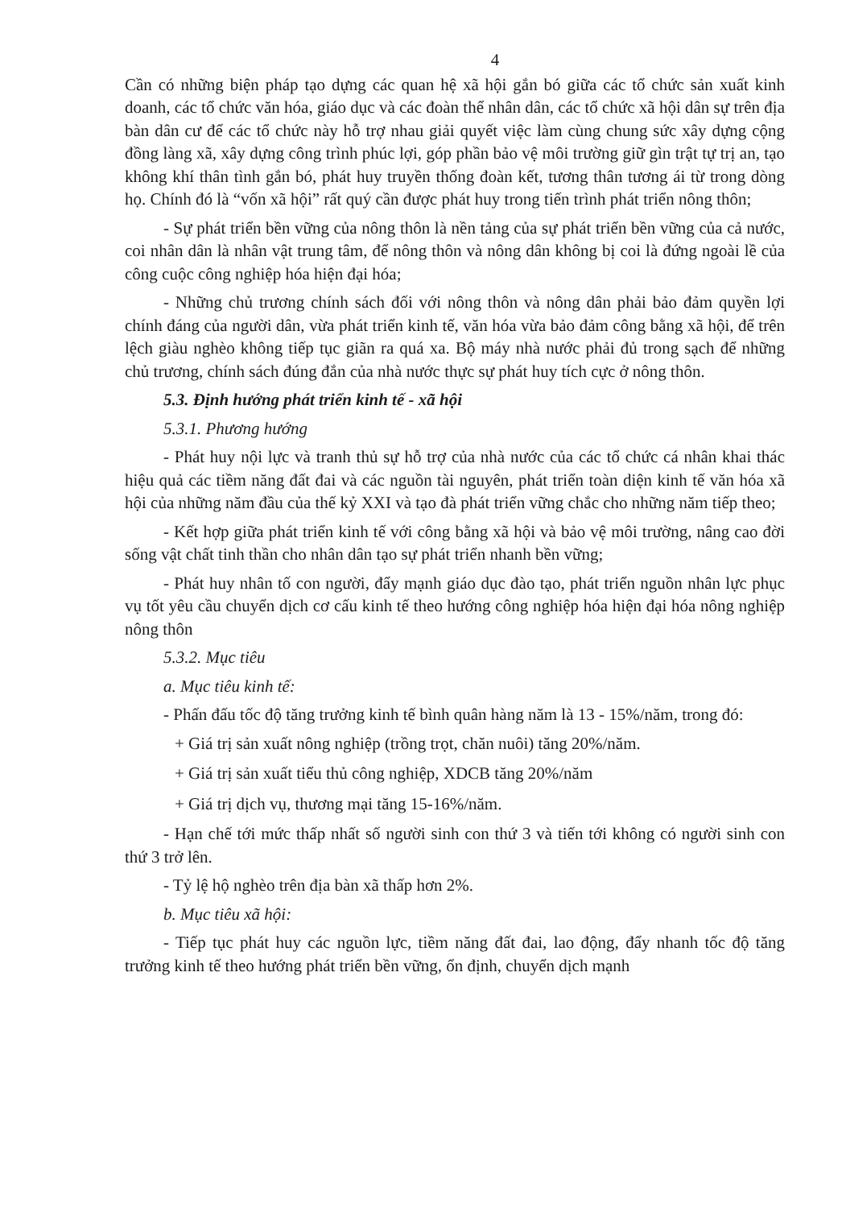4
Cần có những biện pháp tạo dựng các quan hệ xã hội gắn bó giữa các tổ chức sản xuất kinh doanh, các tổ chức văn hóa, giáo dục và các đoàn thể nhân dân, các tổ chức xã hội dân sự trên địa bàn dân cư để các tổ chức này hỗ trợ nhau giải quyết việc làm cùng chung sức xây dựng cộng đồng làng xã, xây dựng công trình phúc lợi, góp phần bảo vệ môi trường giữ gìn trật tự trị an, tạo không khí thân tình gắn bó, phát huy truyền thống đoàn kết, tương thân tương ái từ trong dòng họ. Chính đó là “vốn xã hội” rất quý cần được phát huy trong tiến trình phát triển nông thôn;
- Sự phát triển bền vững của nông thôn là nền tảng của sự phát triển bền vững của cả nước, coi nhân dân là nhân vật trung tâm, để nông thôn và nông dân không bị coi là đứng ngoài lề của công cuộc công nghiệp hóa hiện đại hóa;
- Những chủ trương chính sách đối với nông thôn và nông dân phải bảo đảm quyền lợi chính đáng của người dân, vừa phát triển kinh tế, văn hóa vừa bảo đảm công bằng xã hội, để trên lệch giàu nghèo không tiếp tục giãn ra quá xa. Bộ máy nhà nước phải đủ trong sạch để những chủ trương, chính sách đúng đắn của nhà nước thực sự phát huy tích cực ở nông thôn.
5.3. Định hướng phát triển kinh tế - xã hội
5.3.1. Phương hướng
- Phát huy nội lực và tranh thủ sự hỗ trợ của nhà nước của các tổ chức cá nhân khai thác hiệu quả các tiềm năng đất đai và các nguồn tài nguyên, phát triển toàn diện kinh tế văn hóa xã hội của những năm đầu của thế kỷ XXI và tạo đà phát triển vững chắc cho những năm tiếp theo;
- Kết hợp giữa phát triển kinh tế với công bằng xã hội và bảo vệ môi trường, nâng cao đời sống vật chất tinh thần cho nhân dân tạo sự phát triển nhanh bền vững;
- Phát huy nhân tố con người, đẩy mạnh giáo dục đào tạo, phát triển nguồn nhân lực phục vụ tốt yêu cầu chuyển dịch cơ cấu kinh tế theo hướng công nghiệp hóa hiện đại hóa nông nghiệp nông thôn
5.3.2. Mục tiêu
a. Mục tiêu kinh tế:
- Phấn đấu tốc độ tăng trưởng kinh tế bình quân hàng năm là 13 - 15%/năm, trong đó:
+ Giá trị sản xuất nông nghiệp (trồng trọt, chăn nuôi) tăng 20%/năm.
+ Giá trị sản xuất tiểu thủ công nghiệp, XDCB tăng 20%/năm
+ Giá trị dịch vụ, thương mại tăng 15-16%/năm.
- Hạn chế tới mức thấp nhất số người sinh con thứ 3 và tiến tới không có người sinh con thứ 3 trở lên.
- Tỷ lệ hộ nghèo trên địa bàn xã thấp hơn 2%.
b. Mục tiêu xã hội:
- Tiếp tục phát huy các nguồn lực, tiềm năng đất đai, lao động, đẩy nhanh tốc độ tăng trưởng kinh tế theo hướng phát triển bền vững, ổn định, chuyển dịch mạnh